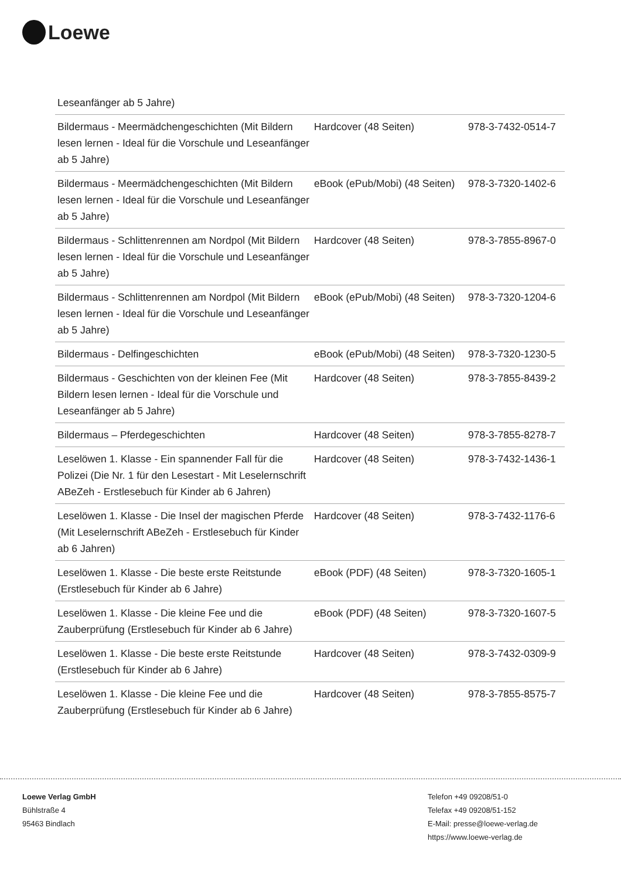Loewe
| Leseanfänger ab 5 Jahre) | | |
| Bildermaus - Meermädchengeschichten (Mit Bildern lesen lernen - Ideal für die Vorschule und Leseanfänger ab 5 Jahre) | Hardcover (48 Seiten) | 978-3-7432-0514-7 |
| Bildermaus - Meermädchengeschichten (Mit Bildern lesen lernen - Ideal für die Vorschule und Leseanfänger ab 5 Jahre) | eBook (ePub/Mobi) (48 Seiten) | 978-3-7320-1402-6 |
| Bildermaus - Schlittenrennen am Nordpol (Mit Bildern lesen lernen - Ideal für die Vorschule und Leseanfänger ab 5 Jahre) | Hardcover (48 Seiten) | 978-3-7855-8967-0 |
| Bildermaus - Schlittenrennen am Nordpol (Mit Bildern lesen lernen - Ideal für die Vorschule und Leseanfänger ab 5 Jahre) | eBook (ePub/Mobi) (48 Seiten) | 978-3-7320-1204-6 |
| Bildermaus - Delfingeschichten | eBook (ePub/Mobi) (48 Seiten) | 978-3-7320-1230-5 |
| Bildermaus - Geschichten von der kleinen Fee (Mit Bildern lesen lernen - Ideal für die Vorschule und Leseanfänger ab 5 Jahre) | Hardcover (48 Seiten) | 978-3-7855-8439-2 |
| Bildermaus – Pferdegeschichten | Hardcover (48 Seiten) | 978-3-7855-8278-7 |
| Leselöwen 1. Klasse - Ein spannender Fall für die Polizei (Die Nr. 1 für den Lesestart - Mit Leselernschrift ABeZeh - Erstlesebuch für Kinder ab 6 Jahren) | Hardcover (48 Seiten) | 978-3-7432-1436-1 |
| Leselöwen 1. Klasse - Die Insel der magischen Pferde (Mit Leselernschrift ABeZeh - Erstlesebuch für Kinder ab 6 Jahren) | Hardcover (48 Seiten) | 978-3-7432-1176-6 |
| Leselöwen 1. Klasse - Die beste erste Reitstunde (Erstlesebuch für Kinder ab 6 Jahre) | eBook (PDF) (48 Seiten) | 978-3-7320-1605-1 |
| Leselöwen 1. Klasse - Die kleine Fee und die Zauberprüfung (Erstlesebuch für Kinder ab 6 Jahre) | eBook (PDF) (48 Seiten) | 978-3-7320-1607-5 |
| Leselöwen 1. Klasse - Die beste erste Reitstunde (Erstlesebuch für Kinder ab 6 Jahre) | Hardcover (48 Seiten) | 978-3-7432-0309-9 |
| Leselöwen 1. Klasse - Die kleine Fee und die Zauberprüfung (Erstlesebuch für Kinder ab 6 Jahre) | Hardcover (48 Seiten) | 978-3-7855-8575-7 |
Loewe Verlag GmbH
Bühlstraße 4
95463 Bindlach
Telefon +49 09208/51-0
Telefax +49 09208/51-152
E-Mail: presse@loewe-verlag.de
https://www.loewe-verlag.de